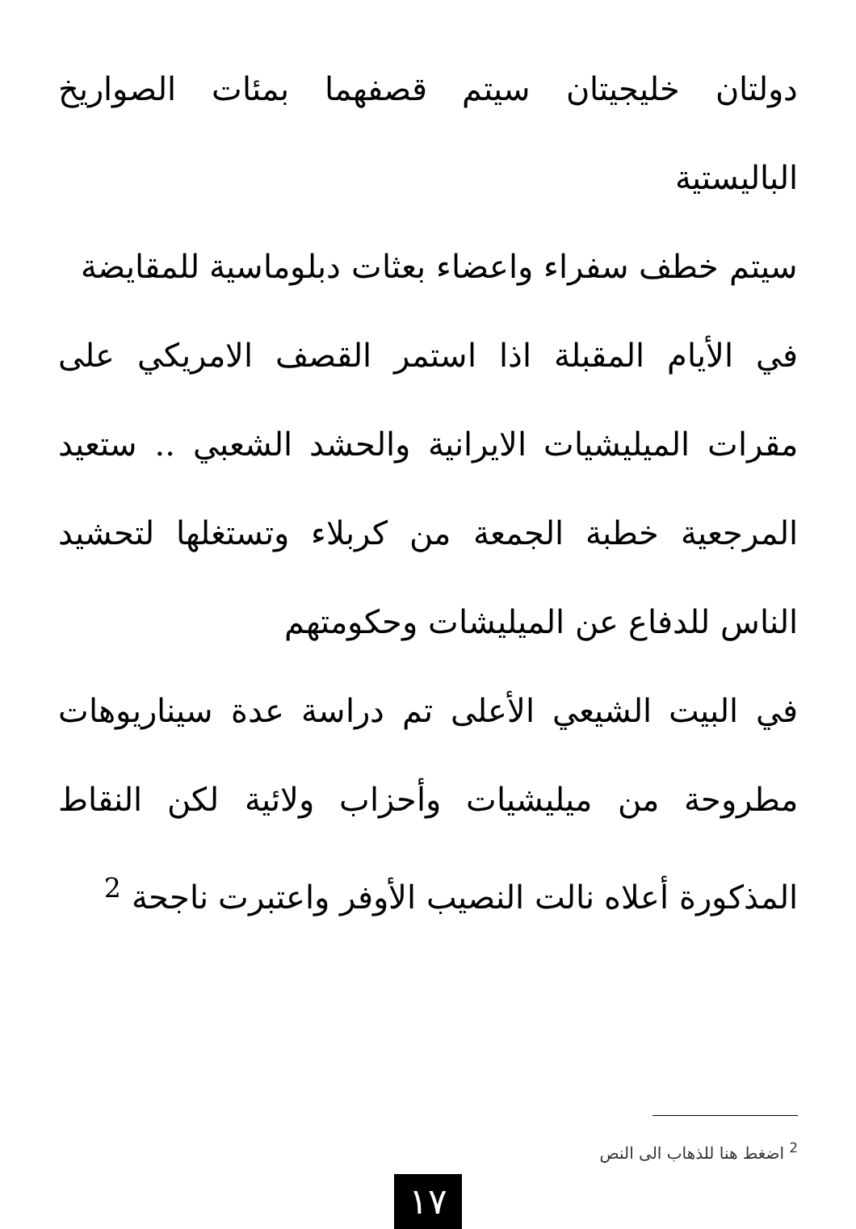دولتان خليجيتان سيتم قصفهما بمئات الصواريخ الباليستية
سيتم خطف سفراء واعضاء بعثات دبلوماسية للمقايضة
في الأيام المقبلة اذا استمر القصف الامريكي على مقرات الميليشيات الايرانية والحشد الشعبي .. ستعيد المرجعية خطبة الجمعة من كربلاء وتستغلها لتحشيد الناس للدفاع عن الميليشات وحكومتهم
في البيت الشيعي الأعلى تم دراسة عدة سيناريوهات مطروحة من ميليشيات وأحزاب ولائية لكن النقاط المذكورة أعلاه نالت النصيب الأوفر واعتبرت ناجحة <sup>2</sup>
<sup>2</sup> اضغط هنا للذهاب الى النص
١٧